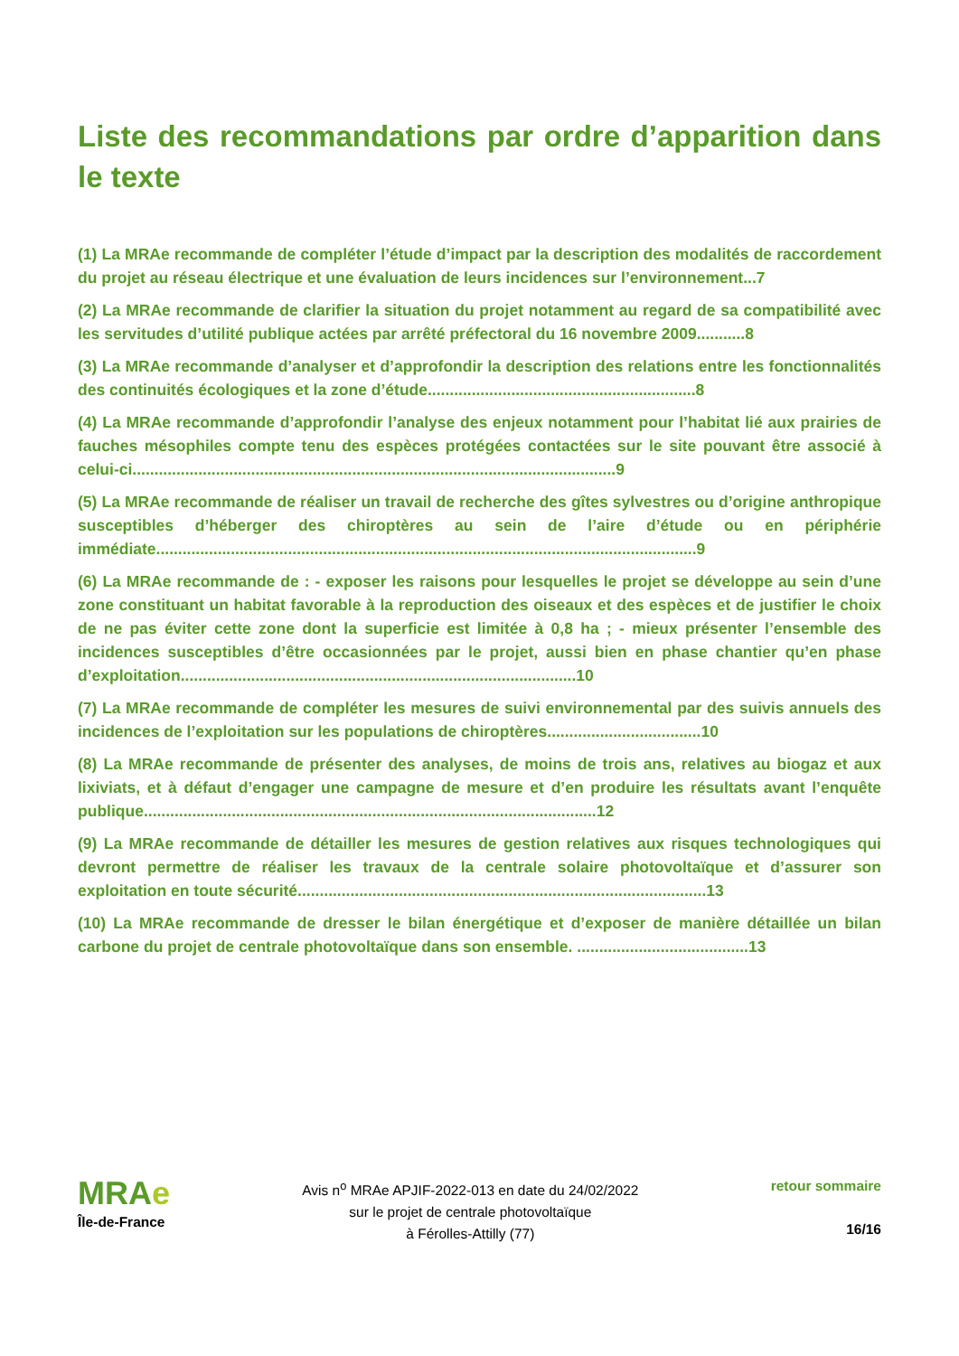Liste des recommandations par ordre d’apparition dans le texte
(1) La MRAe recommande de compléter l’étude d’impact par la description des modalités de raccordement du projet au réseau électrique et une évaluation de leurs incidences sur l’environnement...7
(2) La MRAe recommande de clarifier la situation du projet notamment au regard de sa compatibilité avec les servitudes d’utilité publique actées par arrêté préfectoral du 16 novembre 2009...........8
(3) La MRAe recommande d’analyser et d’approfondir la description des relations entre les fonctionnalités des continuités écologiques et la zone d’étude.............................................................8
(4) La MRAe recommande d’approfondir l’analyse des enjeux notamment pour l’habitat lié aux prairies de fauches mésophiles compte tenu des espèces protégées contactées sur le site pouvant être associé à celui-ci..............................................................................................................9
(5) La MRAe recommande de réaliser un travail de recherche des gîtes sylvestres ou d’origine anthropique susceptibles d’héberger des chiroptères au sein de l’aire d’étude ou en périphérie immédiate...........................................................................................................................9
(6) La MRAe recommande de : - exposer les raisons pour lesquelles le projet se développe au sein d’une zone constituant un habitat favorable à la reproduction des oiseaux et des espèces et de justifier le choix de ne pas éviter cette zone dont la superficie est limitée à 0,8 ha ; - mieux présenter l’ensemble des incidences susceptibles d’être occasionnées par le projet, aussi bien en phase chantier qu’en phase d’exploitation..........................................................................................10
(7) La MRAe recommande de compléter les mesures de suivi environnemental par des suivis annuels des incidences de l’exploitation sur les populations de chiroptères...................................10
(8) La MRAe recommande de présenter des analyses, de moins de trois ans, relatives au biogaz et aux lixiviats, et à défaut d’engager une campagne de mesure et d’en produire les résultats avant l’enquête publique.......................................................................................................12
(9) La MRAe recommande de détailler les mesures de gestion relatives aux risques technologiques qui devront permettre de réaliser les travaux de la centrale solaire photovoltaïque et d’assurer son exploitation en toute sécurité.............................................................................................13
(10) La MRAe recommande de dresser le bilan énergétique et d’exposer de manière détaillée un bilan carbone du projet de centrale photovoltaïque dans son ensemble. .......................................13
MRAe
Île-de-France
Avis n<sup>o</sup> MRAe APJIF-2022-013 en date du 24/02/2022
sur le projet de centrale photovoltaïque
à Férolles-Attilly (77)
retour sommaire
16/16